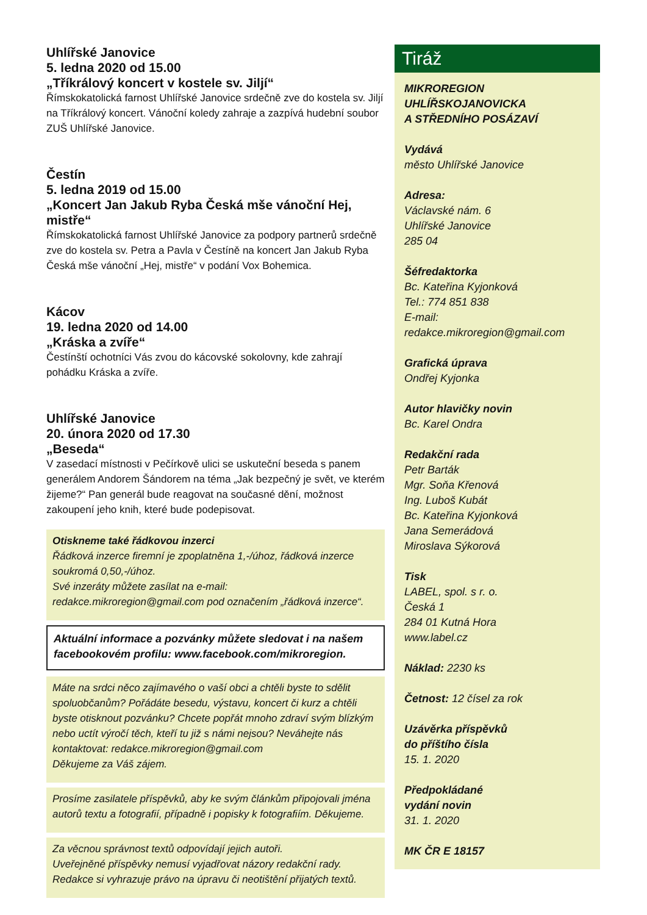Uhlířské Janovice
5. ledna 2020 od 15.00
„Tříkrálový koncert v kostele sv. Jiljí“
Římskokatolická farnost Uhlířské Janovice srdečně zve do kostela sv. Jiljí na Tříkrálový koncert. Vánoční koledy zahraje a zazpívá hudební soubor ZUŠ Uhlířské Janovice.
Čestín
5. ledna 2019 od 15.00
„Koncert Jan Jakub Ryba Česká mše vánoční Hej, mistře“
Římskokatolická farnost Uhlířské Janovice za podpory partnerů srdečně zve do kostela sv. Petra a Pavla v Čestíně na koncert Jan Jakub Ryba Česká mše vánoční „Hej, mistře“ v podání Vox Bohemica.
Kácov
19. ledna 2020 od 14.00
„Kráska a zvíře“
Čestínští ochotníci Vás zvou do kácovské sokolovny, kde zahrají pohádku Kráska a zvíře.
Uhlířské Janovice
20. února 2020 od 17.30
„Beseda“
V zasedací místnosti v Pečírkově ulici se uskuteční beseda s panem generálem Andorem Šándorem na téma „Jak bezpečný je svět, ve kterém žijeme?“ Pan generál bude reagovat na současné dění, možnost zakoupení jeho knih, které bude podepisovat.
Otiskneme také řádkovou inzerci
Řádková inzerce firemní je zpoplatněna 1,-/úhoz, řádková inzerce soukromá 0,50,-/úhoz.
Své inzeráty můžete zasílat na e-mail: redakce.mikroregion@gmail.com pod označením „řádková inzerce“.
Aktuální informace a pozvánky můžete sledovat i na našem facebookovém profilu: www.facebook.com/mikroregion.
Máte na srdci něco zajímavého o vaší obci a chtěli byste to sdělit spoluobčanům? Pořádáte besedu, výstavu, koncert či kurz a chtěli byste otisknout pozvánku? Chcete popřát mnoho zdraví svým blízkým nebo uctít výročí těch, kteří tu již s námi nejsou? Neváhejte nás kontaktovat: redakce.mikroregion@gmail.com
Děkujeme za Váš zájem.
Prosíme zasilatele příspěvků, aby ke svým článkům připojovali jména autorů textu a fotografií, případně i popisky k fotografiím. Děkujeme.
Za věcnou správnost textů odpovídají jejich autoři.
Uveřejněné příspěvky nemusí vyjadřovat názory redakční rady.
Redakce si vyhrazuje právo na úpravu či neotištění přijatých textů.
Tiráž
MIKROREGION
UHLÍŘSKOJANOVICKA
A STŘEDNÍHO POSÁZAVÍ
Vydává
město Uhlířské Janovice
Adresa:
Václavské nám. 6
Uhlířské Janovice
285 04
Šéfredaktorka
Bc. Kateřina Kyjonková
Tel.: 774 851 838
E-mail:
redakce.mikroregion@gmail.com
Grafická úprava
Ondřej Kyjonka
Autor hlavičky novin
Bc. Karel Ondra
Redakční rada
Petr Barták
Mgr. Soňa Křenová
Ing. Luboš Kubát
Bc. Kateřina Kyjonková
Jana Semerádová
Miroslava Sýkorová
Tisk
LABEL, spol. s r. o.
Česká 1
284 01 Kutná Hora
www.label.cz
Náklad: 2230 ks
Četnost: 12 čísel za rok
Uzávěrka příspěvků
do příštího čísla
15. 1. 2020
Předpokládané
vydání novin
31. 1. 2020
MK ČR E 18157